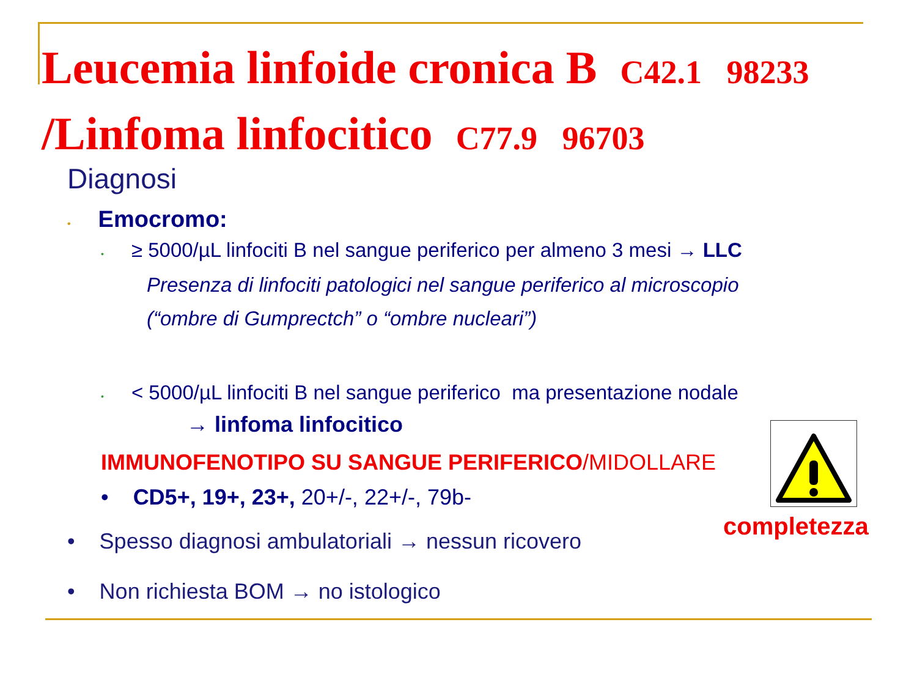Leucemia linfoide cronica B C42.1 98233
/Linfoma linfocitico C77.9 96703
Diagnosi
• Emocromo:
• ≥ 5000/µL linfociti B nel sangue periferico per almeno 3 mesi → LLC
Presenza di linfociti patologici nel sangue periferico al microscopio
(“ombre di Gumprectch” o “ombre nucleari”)
• < 5000/µL linfociti B nel sangue periferico ma presentazione nodale
→ linfoma linfocitico
IMMUNOFENOTIPO SU SANGUE PERIFERICO/MIDOLLARE
• CD5+, 19+, 23+, 20+/-, 22+/-, 79b-
• Spesso diagnosi ambulatoriali → nessun ricovero
• Non richiesta BOM → no istologico
completezza